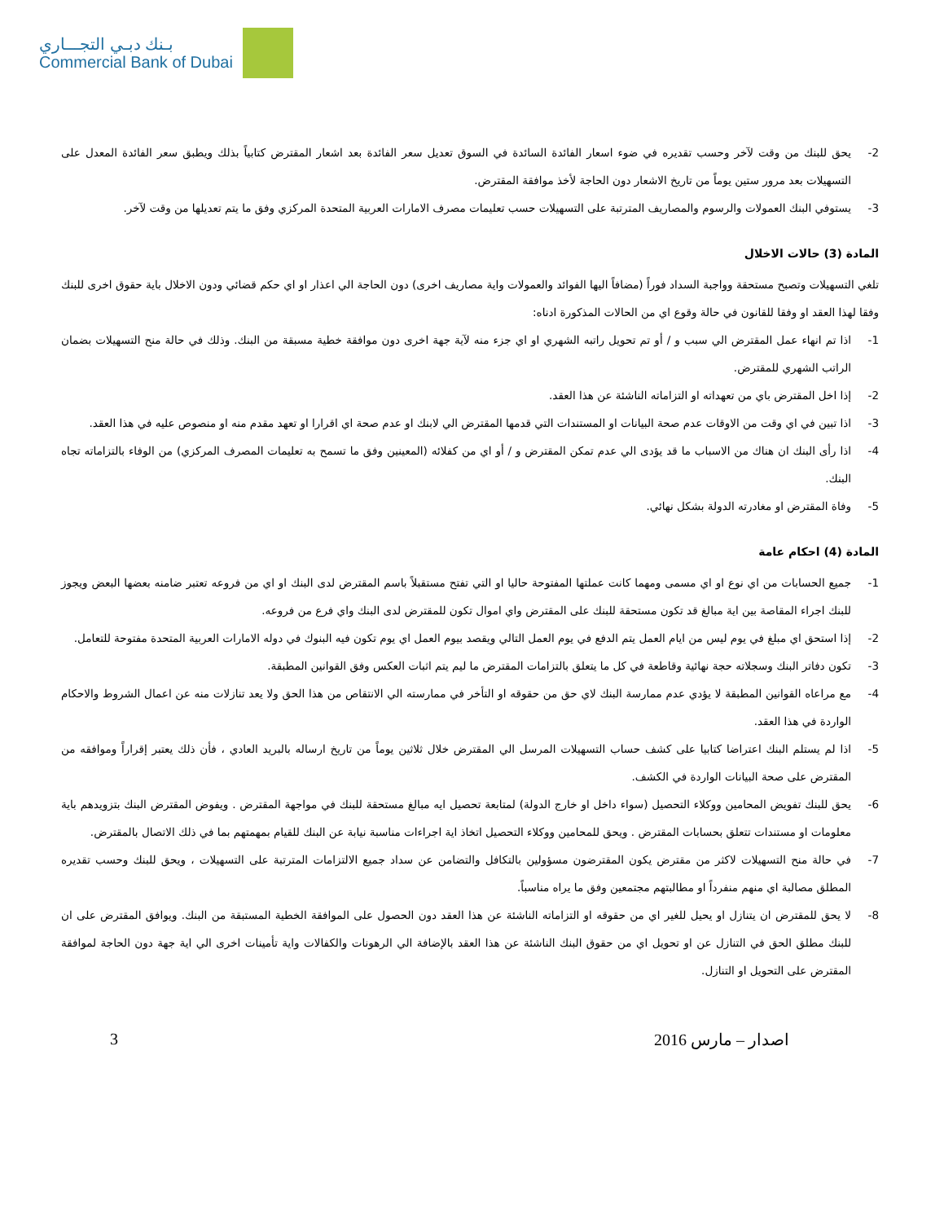بـنك دبـي التجـــاري
Commercial Bank of Dubai
2- يحق للبنك من وقت لآخر وحسب تقديره في ضوء اسعار الفائدة السائدة في السوق تعديل سعر الفائدة بعد اشعار المقترض كتابياً بذلك ويطبق سعر الفائدة المعدل على التسهيلات بعد مرور ستين يوماً من تاريخ الاشعار دون الحاجة لأخذ موافقة المقترض.
3- يستوفي البنك العمولات والرسوم والمصاريف المترتبة على التسهيلات حسب تعليمات مصرف الامارات العربية المتحدة المركزي وفق ما يتم تعديلها من وقت لآخر.
المادة (3) حالات الاخلال
تلغي التسهيلات وتصبح مستحقة وواجبة السداد فوراً (مضافاً اليها الفوائد والعمولات واية مصاريف اخرى) دون الحاجة الي اعذار او اي حكم قضائي ودون الاخلال باية حقوق اخرى للبنك وفقا لهذا العقد او وفقا للقانون في حالة وقوع اي من الحالات المذكورة ادناه:
1- اذا تم انهاء عمل المقترض الي سبب و / أو تم تحويل راتبه الشهري او اي جزء منه لآية جهة اخرى دون موافقة خطية مسبقة من البنك. وذلك في حالة منح التسهيلات بضمان الراتب الشهري للمقترض.
2- إذا اخل المقترض باي من تعهداته او التزاماته الناشئة عن هذا العقد.
3- اذا تبين في اي وقت من الاوقات عدم صحة البيانات او المستندات التي قدمها المقترض الي لابنك او عدم صحة اي اقرارا او تعهد مقدم منه او منصوص عليه في هذا العقد.
4- اذا رأى البنك ان هناك من الاسباب ما قد يؤدى الي عدم تمكن المقترض و / أو اي من كفلائه (المعينين وفق ما تسمح به تعليمات المصرف المركزي) من الوفاء بالتزاماته تجاه البنك.
5- وفاة المقترض او مغادرته الدولة بشكل نهائي.
المادة (4) احكام عامة
1- جميع الحسابات من اي نوع او اي مسمى ومهما كانت عملتها المفتوحة حاليا او التي تفتح مستقبلاً باسم المقترض لدى البنك او اي من فروعه تعتبر ضامنه بعضها البعض ويجوز للبنك اجراء المقاصة بين اية مبالغ قد تكون مستحقة للبنك على المقترض واي اموال تكون للمقترض لدى البنك واي فرع من فروعه.
2- إذا استحق اي مبلغ في يوم ليس من ايام العمل يتم الدفع في يوم العمل التالي ويقصد بيوم العمل اي يوم تكون فيه البنوك في دوله الامارات العربية المتحدة مفتوحة للتعامل.
3- تكون دفاتر البنك وسجلاته حجة نهائية وقاطعة في كل ما يتعلق بالتزامات المقترض ما ليم يتم اثبات العكس وفق القوانين المطبقة.
4- مع مراعاه القوانين المطبقة لا يؤدي عدم ممارسة البنك لاي حق من حقوقه او التأخر في ممارسته الي الانتقاص من هذا الحق ولا يعد تنازلات منه عن اعمال الشروط والاحكام الواردة في هذا العقد.
5- اذا لم يستلم البنك اعتراضا كتابيا على كشف حساب التسهيلات المرسل الي المقترض خلال ثلاثين يوماً من تاريخ ارساله بالبريد العادي ، فأن ذلك يعتبر إقراراً وموافقه من المقترض على صحة البيانات الواردة في الكشف.
6- يحق للبنك تفويض المحامين ووكلاء التحصيل (سواء داخل او خارج الدولة) لمتابعة تحصيل ايه مبالغ مستحقة للبنك في مواجهة المقترض . ويفوض المقترض البنك بتزويدهم باية معلومات او مستندات تتعلق بحسابات المقترض . ويحق للمحامين ووكلاء التحصيل اتخاذ اية اجراءات مناسبة نيابة عن البنك للقيام بمهمتهم بما في ذلك الاتصال بالمقترض.
7- في حالة منح التسهيلات لاكثر من مقترض يكون المقترضون مسؤولين بالتكافل والتضامن عن سداد جميع الالتزامات المترتبة على التسهيلات ، ويحق للبنك وحسب تقديره المطلق مصالبة اي منهم منفرداً او مطالبتهم مجتمعين وفق ما يراه مناسباً.
8- لا يحق للمقترض ان يتنازل او يحيل للغير اي من حقوقه او التزاماته الناشئة عن هذا العقد دون الحصول على الموافقة الخطية المستبقة من البنك. ويوافق المقترض على ان للبنك مطلق الحق في التنازل عن او تحويل اي من حقوق البنك الناشئة عن هذا العقد بالإضافة الي الرهونات والكفالات واية تأمينات اخرى الي اية جهة دون الحاجة لموافقة المقترض على التحويل او التنازل.
3 اصدار – مارس 2016